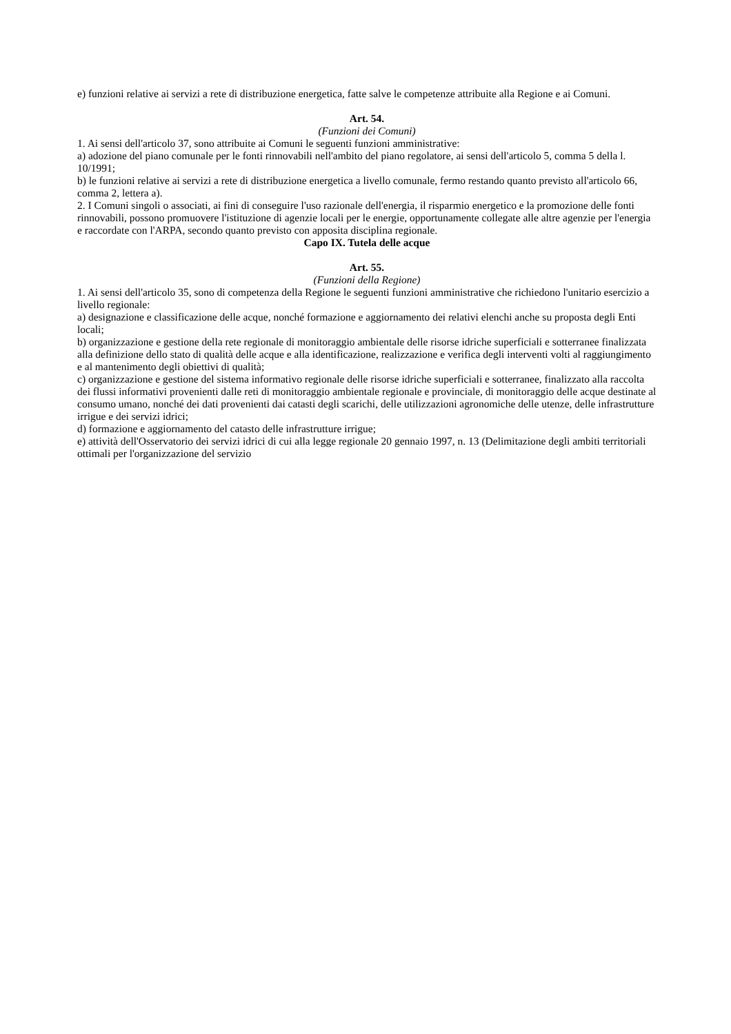e) funzioni relative ai servizi a rete di distribuzione energetica, fatte salve le competenze attribuite alla Regione e ai Comuni.
Art. 54.
(Funzioni dei Comuni)
1. Ai sensi dell'articolo 37, sono attribuite ai Comuni le seguenti funzioni amministrative:
a) adozione del piano comunale per le fonti rinnovabili nell'ambito del piano regolatore, ai sensi dell'articolo 5, comma 5 della l. 10/1991;
b) le funzioni relative ai servizi a rete di distribuzione energetica a livello comunale, fermo restando quanto previsto all'articolo 66, comma 2, lettera a).
2. I Comuni singoli o associati, ai fini di conseguire l'uso razionale dell'energia, il risparmio energetico e la promozione delle fonti rinnovabili, possono promuovere l'istituzione di agenzie locali per le energie, opportunamente collegate alle altre agenzie per l'energia e raccordate con l'ARPA, secondo quanto previsto con apposita disciplina regionale.
Capo IX. Tutela delle acque
Art. 55.
(Funzioni della Regione)
1. Ai sensi dell'articolo 35, sono di competenza della Regione le seguenti funzioni amministrative che richiedono l'unitario esercizio a livello regionale:
a) designazione e classificazione delle acque, nonché formazione e aggiornamento dei relativi elenchi anche su proposta degli Enti locali;
b) organizzazione e gestione della rete regionale di monitoraggio ambientale delle risorse idriche superficiali e sotterranee finalizzata alla definizione dello stato di qualità delle acque e alla identificazione, realizzazione e verifica degli interventi volti al raggiungimento e al mantenimento degli obiettivi di qualità;
c) organizzazione e gestione del sistema informativo regionale delle risorse idriche superficiali e sotterranee, finalizzato alla raccolta dei flussi informativi provenienti dalle reti di monitoraggio ambientale regionale e provinciale, di monitoraggio delle acque destinate al consumo umano, nonché dei dati provenienti dai catasti degli scarichi, delle utilizzazioni agronomiche delle utenze, delle infrastrutture irrigue e dei servizi idrici;
d) formazione e aggiornamento del catasto delle infrastrutture irrigue;
e) attività dell'Osservatorio dei servizi idrici di cui alla legge regionale 20 gennaio 1997, n. 13 (Delimitazione degli ambiti territoriali ottimali per l'organizzazione del servizio